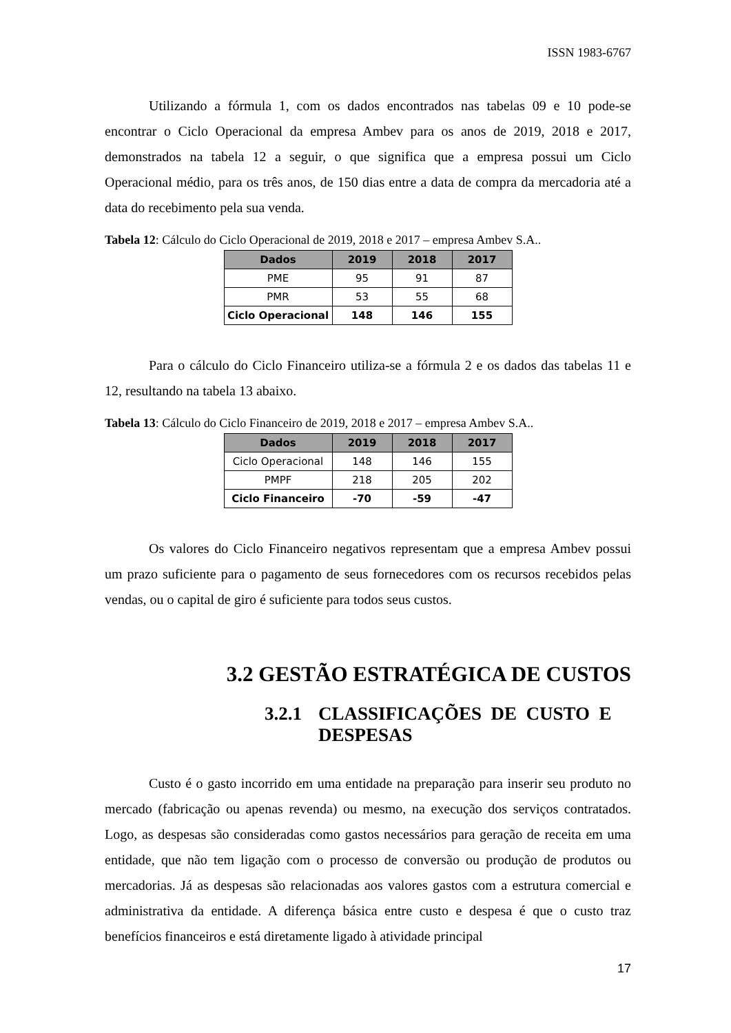ISSN 1983-6767
Utilizando a fórmula 1, com os dados encontrados nas tabelas 09 e 10 pode-se encontrar o Ciclo Operacional da empresa Ambev para os anos de 2019, 2018 e 2017, demonstrados na tabela 12 a seguir, o que significa que a empresa possui um Ciclo Operacional médio, para os três anos, de 150 dias entre a data de compra da mercadoria até a data do recebimento pela sua venda.
Tabela 12: Cálculo do Ciclo Operacional de 2019, 2018 e 2017 – empresa Ambev S.A..
| Dados | 2019 | 2018 | 2017 |
| --- | --- | --- | --- |
| PME | 95 | 91 | 87 |
| PMR | 53 | 55 | 68 |
| Ciclo Operacional | 148 | 146 | 155 |
Para o cálculo do Ciclo Financeiro utiliza-se a fórmula 2 e os dados das tabelas 11 e 12, resultando na tabela 13 abaixo.
Tabela 13: Cálculo do Ciclo Financeiro de 2019, 2018 e 2017 – empresa Ambev S.A..
| Dados | 2019 | 2018 | 2017 |
| --- | --- | --- | --- |
| Ciclo Operacional | 148 | 146 | 155 |
| PMPF | 218 | 205 | 202 |
| Ciclo Financeiro | -70 | -59 | -47 |
Os valores do Ciclo Financeiro negativos representam que a empresa Ambev possui um prazo suficiente para o pagamento de seus fornecedores com os recursos recebidos pelas vendas, ou o capital de giro é suficiente para todos seus custos.
3.2 GESTÃO ESTRATÉGICA DE CUSTOS
3.2.1 CLASSIFICAÇÕES DE CUSTO E
DESPESAS
Custo é o gasto incorrido em uma entidade na preparação para inserir seu produto no mercado (fabricação ou apenas revenda) ou mesmo, na execução dos serviços contratados. Logo, as despesas são consideradas como gastos necessários para geração de receita em uma entidade, que não tem ligação com o processo de conversão ou produção de produtos ou mercadorias. Já as despesas são relacionadas aos valores gastos com a estrutura comercial e administrativa da entidade. A diferença básica entre custo e despesa é que o custo traz benefícios financeiros e está diretamente ligado à atividade principal
17